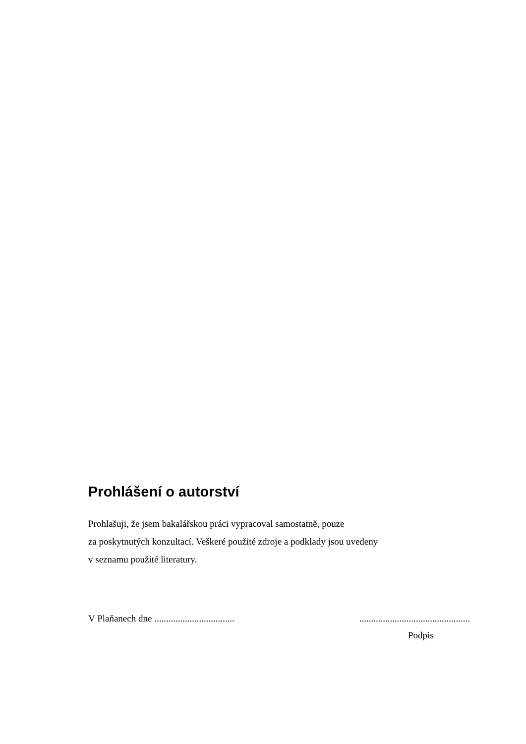Prohlášení o autorství
Prohlašuji, že jsem bakalářskou práci vypracoval samostatně, pouze
za poskytnutých konzultací. Veškeré použité zdroje a podklady jsou uvedeny
v seznamu použité literatury.
V Plaňanech dne .................................. ...............................................
Podpis